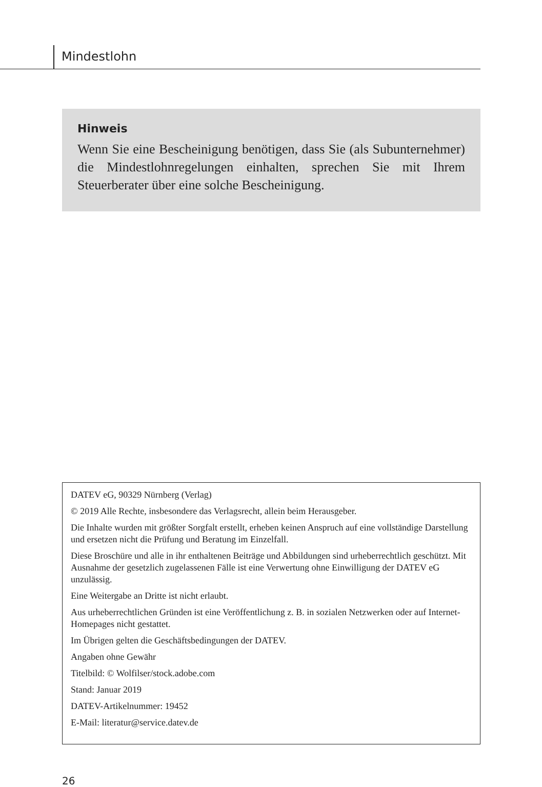Mindestlohn
Hinweis
Wenn Sie eine Bescheinigung benötigen, dass Sie (als Subunternehmer) die Mindestlohnregelungen einhalten, sprechen Sie mit Ihrem Steuerberater über eine solche Bescheinigung.
DATEV eG, 90329 Nürnberg (Verlag)
© 2019 Alle Rechte, insbesondere das Verlagsrecht, allein beim Herausgeber.
Die Inhalte wurden mit größter Sorgfalt erstellt, erheben keinen Anspruch auf eine vollständige Darstellung und ersetzen nicht die Prüfung und Beratung im Einzelfall.
Diese Broschüre und alle in ihr enthaltenen Beiträge und Abbildungen sind urheberrechtlich geschützt. Mit Ausnahme der gesetzlich zugelassenen Fälle ist eine Verwertung ohne Einwilligung der DATEV eG unzulässig.
Eine Weitergabe an Dritte ist nicht erlaubt.
Aus urheberrechtlichen Gründen ist eine Veröffentlichung z. B. in sozialen Netzwerken oder auf Internet-Homepages nicht gestattet.
Im Übrigen gelten die Geschäftsbedingungen der DATEV.
Angaben ohne Gewähr
Titelbild: © Wolfilser/stock.adobe.com
Stand: Januar 2019
DATEV-Artikelnummer: 19452
E-Mail: literatur@service.datev.de
26